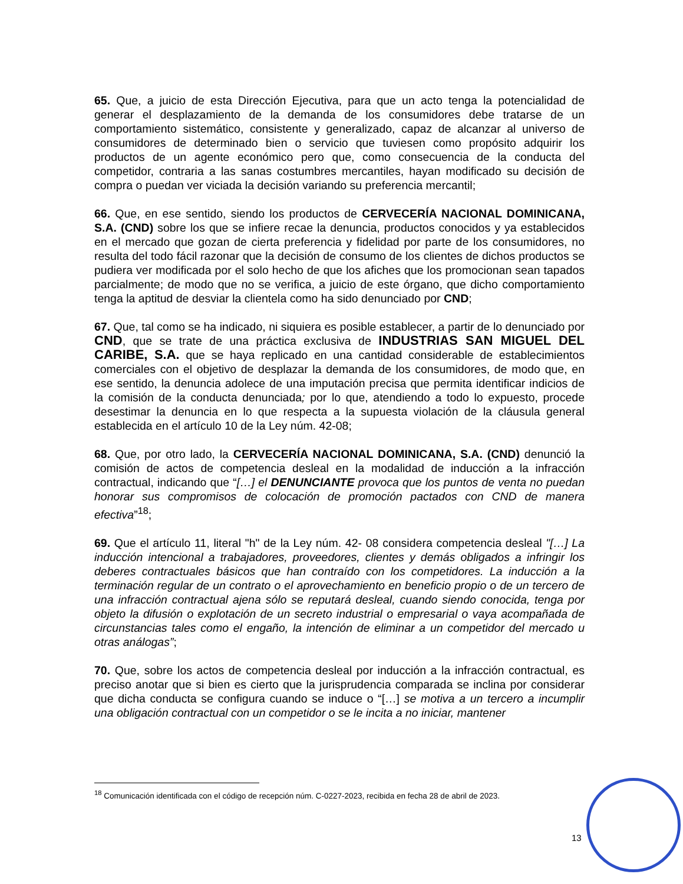65. Que, a juicio de esta Dirección Ejecutiva, para que un acto tenga la potencialidad de generar el desplazamiento de la demanda de los consumidores debe tratarse de un comportamiento sistemático, consistente y generalizado, capaz de alcanzar al universo de consumidores de determinado bien o servicio que tuviesen como propósito adquirir los productos de un agente económico pero que, como consecuencia de la conducta del competidor, contraria a las sanas costumbres mercantiles, hayan modificado su decisión de compra o puedan ver viciada la decisión variando su preferencia mercantil;
66. Que, en ese sentido, siendo los productos de CERVECERÍA NACIONAL DOMINICANA, S.A. (CND) sobre los que se infiere recae la denuncia, productos conocidos y ya establecidos en el mercado que gozan de cierta preferencia y fidelidad por parte de los consumidores, no resulta del todo fácil razonar que la decisión de consumo de los clientes de dichos productos se pudiera ver modificada por el solo hecho de que los afiches que los promocionan sean tapados parcialmente; de modo que no se verifica, a juicio de este órgano, que dicho comportamiento tenga la aptitud de desviar la clientela como ha sido denunciado por CND;
67. Que, tal como se ha indicado, ni siquiera es posible establecer, a partir de lo denunciado por CND, que se trate de una práctica exclusiva de INDUSTRIAS SAN MIGUEL DEL CARIBE, S.A. que se haya replicado en una cantidad considerable de establecimientos comerciales con el objetivo de desplazar la demanda de los consumidores, de modo que, en ese sentido, la denuncia adolece de una imputación precisa que permita identificar indicios de la comisión de la conducta denunciada; por lo que, atendiendo a todo lo expuesto, procede desestimar la denuncia en lo que respecta a la supuesta violación de la cláusula general establecida en el artículo 10 de la Ley núm. 42-08;
68. Que, por otro lado, la CERVECERÍA NACIONAL DOMINICANA, S.A. (CND) denunció la comisión de actos de competencia desleal en la modalidad de inducción a la infracción contractual, indicando que “[…] el DENUNCIANTE provoca que los puntos de venta no puedan honorar sus compromisos de colocación de promoción pactados con CND de manera efectiva”<sup>18</sup>;
69. Que el artículo 11, literal "h" de la Ley núm. 42- 08 considera competencia desleal "[…] La inducción intencional a trabajadores, proveedores, clientes y demás obligados a infringir los deberes contractuales básicos que han contraído con los competidores. La inducción a la terminación regular de un contrato o el aprovechamiento en beneficio propio o de un tercero de una infracción contractual ajena sólo se reputará desleal, cuando siendo conocida, tenga por objeto la difusión o explotación de un secreto industrial o empresarial o vaya acompañada de circunstancias tales como el engaño, la intención de eliminar a un competidor del mercado u otras análogas”;
70. Que, sobre los actos de competencia desleal por inducción a la infracción contractual, es preciso anotar que si bien es cierto que la jurisprudencia comparada se inclina por considerar que dicha conducta se configura cuando se induce o “[…] se motiva a un tercero a incumplir una obligación contractual con un competidor o se le incita a no iniciar, mantener
<sup>18</sup> Comunicación identificada con el código de recepción núm. C-0227-2023, recibida en fecha 28 de abril de 2023.
13